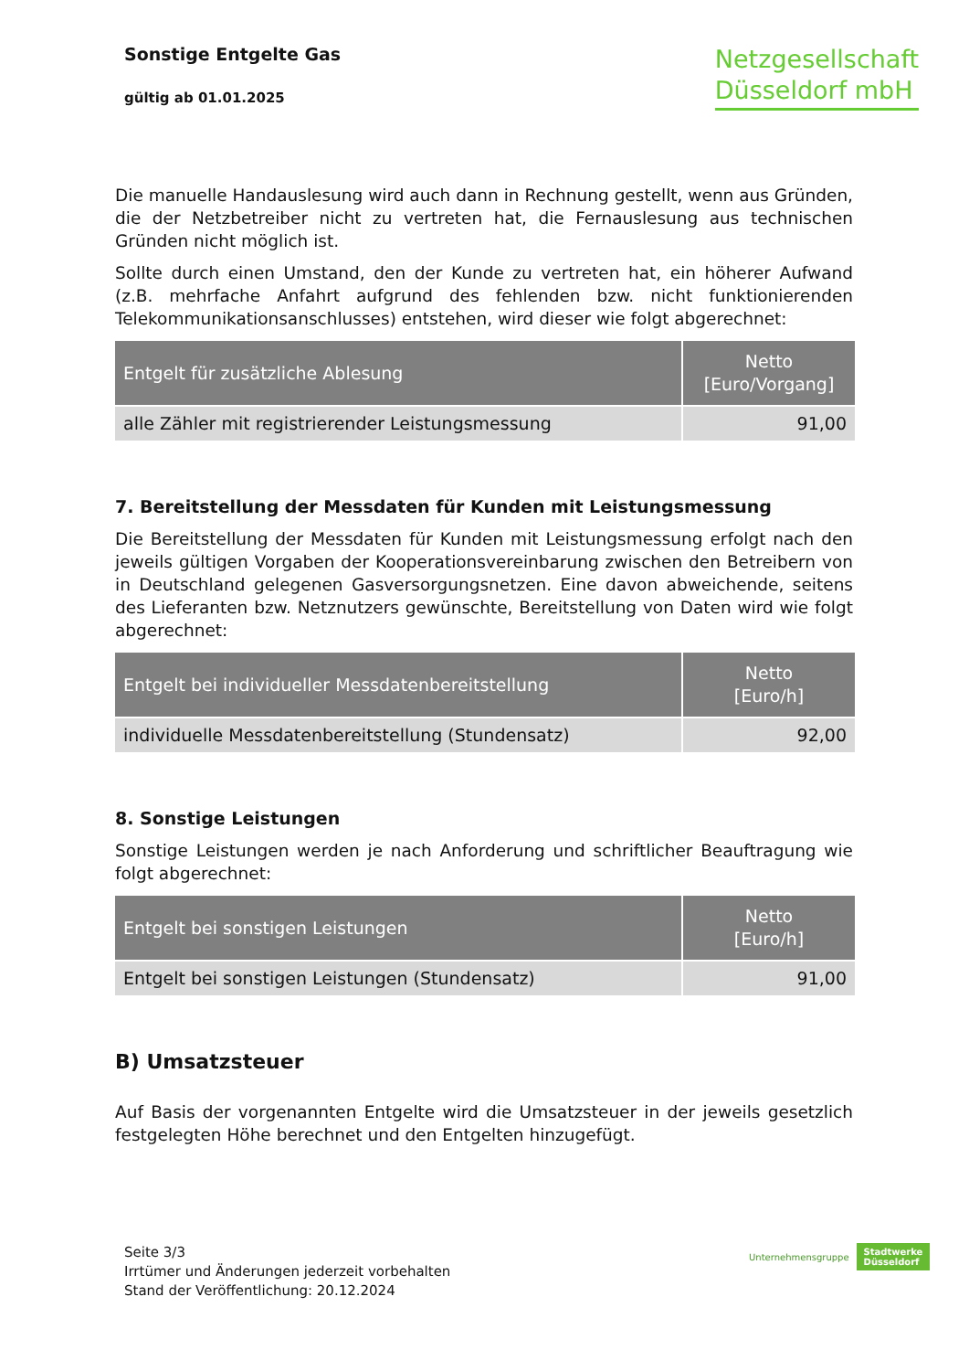Sonstige Entgelte Gas
gültig ab 01.01.2025
Netzgesellschaft
Düsseldorf mbH
Die manuelle Handauslesung wird auch dann in Rechnung gestellt, wenn aus Gründen, die der Netzbetreiber nicht zu vertreten hat, die Fernauslesung aus technischen Gründen nicht möglich ist.
Sollte durch einen Umstand, den der Kunde zu vertreten hat, ein höherer Aufwand (z.B. mehrfache Anfahrt aufgrund des fehlenden bzw. nicht funktionierenden Telekommunikationsanschlusses) entstehen, wird dieser wie folgt abgerechnet:
| Entgelt für zusätzliche Ablesung | Netto [Euro/Vorgang] |
| --- | --- |
| alle Zähler mit registrierender Leistungsmessung | 91,00 |
7. Bereitstellung der Messdaten für Kunden mit Leistungsmessung
Die Bereitstellung der Messdaten für Kunden mit Leistungsmessung erfolgt nach den jeweils gültigen Vorgaben der Kooperationsvereinbarung zwischen den Betreibern von in Deutschland gelegenen Gasversorgungsnetzen. Eine davon abweichende, seitens des Lieferanten bzw. Netznutzers gewünschte, Bereitstellung von Daten wird wie folgt abgerechnet:
| Entgelt bei individueller Messdatenbereitstellung | Netto [Euro/h] |
| --- | --- |
| individuelle Messdatenbereitstellung (Stundensatz) | 92,00 |
8. Sonstige Leistungen
Sonstige Leistungen werden je nach Anforderung und schriftlicher Beauftragung wie folgt abgerechnet:
| Entgelt bei sonstigen Leistungen | Netto [Euro/h] |
| --- | --- |
| Entgelt bei sonstigen Leistungen (Stundensatz) | 91,00 |
B) Umsatzsteuer
Auf Basis der vorgenannten Entgelte wird die Umsatzsteuer in der jeweils gesetzlich festgelegten Höhe berechnet und den Entgelten hinzugefügt.
Seite 3/3
Irrtümer und Änderungen jederzeit vorbehalten
Stand der Veröffentlichung: 20.12.2024
Unternehmensgruppe Stadtwerke
Düsseldorf